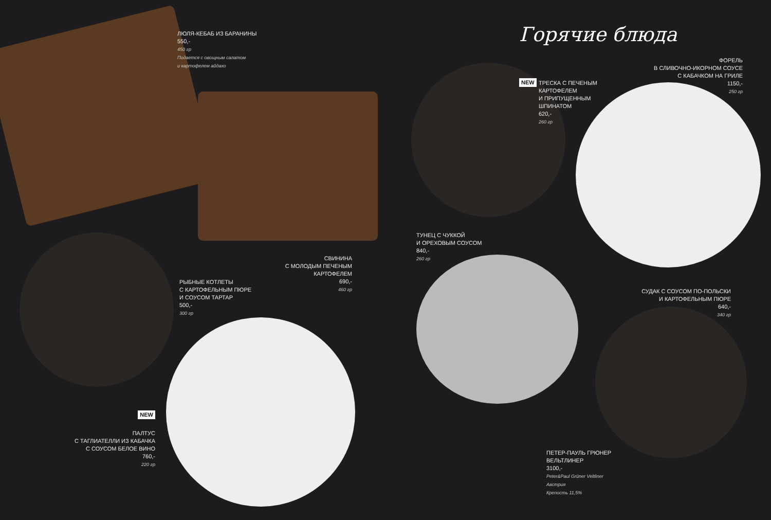Горячие блюда
ЛЮЛЯ-КЕБАБ ИЗ БАРАНИНЫ
550,-
450 гр
Подается с овощным салатом
и картофелем айдахо
NEW
ТРЕСКА С ПЕЧЕНЫМ
КАРТОФЕЛЕМ
И ПРИПУЩЕННЫМ
ШПИНАТОМ
620,-
260 гр
ФОРЕЛЬ
В СЛИВОЧНО-ИКОРНОМ СОУСЕ
С КАБАЧКОМ НА ГРИЛЕ
1150,-
250 гр
ТУНЕЦ С ЧУККОЙ
И ОРЕХОВЫМ СОУСОМ
840,-
260 гр
СВИНИНА
С МОЛОДЫМ ПЕЧЕНЫМ
КАРТОФЕЛЕМ
690,-
460 гр
РЫБНЫЕ КОТЛЕТЫ
С КАРТОФЕЛЬНЫМ ПЮРЕ
И СОУСОМ ТАРТАР
500,-
300 гр
СУДАК С СОУСОМ ПО-ПОЛЬСКИ
И КАРТОФЕЛЬНЫМ ПЮРЕ
640,-
340 гр
NEW
ПАЛТУС
С ТАГЛИАТЕЛЛИ ИЗ КАБАЧКА
С СОУСОМ БЕЛОЕ ВИНО
760,-
220 гр
ПЕТЕР-ПАУЛЬ ГРЮНЕР
ВЕЛЬТЛИНЕР
3100,-
Peter&Paul Grüner Veltliner
Австрия
Крепость 11,5%